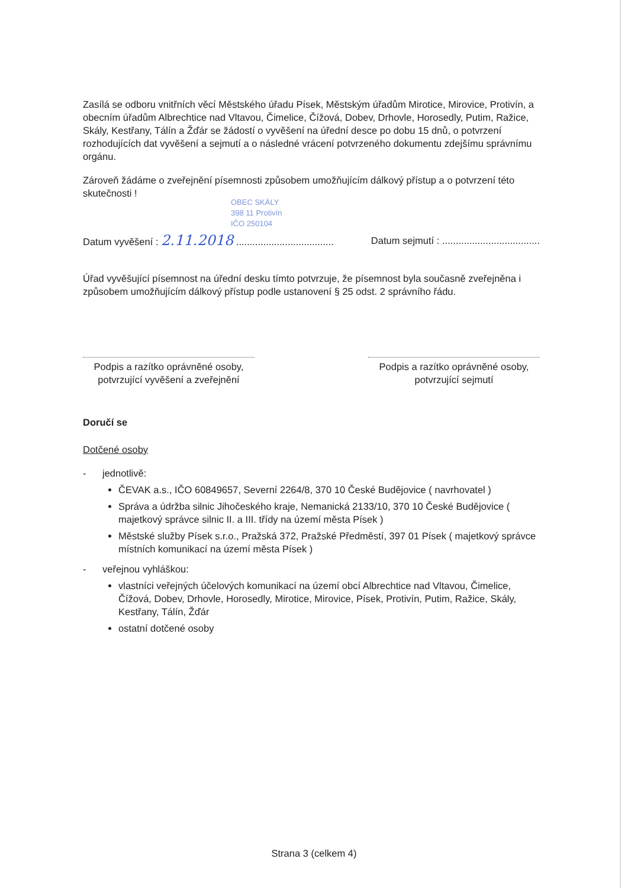Zasílá se odboru vnitřních věcí Městského úřadu Písek, Městským úřadům Mirotice, Mirovice, Protivín, a obecním úřadům Albrechtice nad Vltavou, Čimelice, Čížová, Dobev, Drhovle, Horosedly, Putim, Ražice, Skály, Kestřany, Tálín a Žďár se žádostí o vyvěšení na úřední desce po dobu 15 dnů, o potvrzení rozhodujících dat vyvěšení a sejmutí a o následné vrácení potvrzeného dokumentu zdejšímu správnímu orgánu.
Zároveň žádáme o zveřejnění písemnosti způsobem umožňujícím dálkový přístup a o potvrzení této skutečnosti !
OBEC SKÁLY
398 11 Protivín
IČO 250104
Datum vyvěšení : 2.11.2018 .................................... Datum sejmutí : ....................................
Úřad vyvěšující písemnost na úřední desku tímto potvrzuje, že písemnost byla současně zveřejněna i způsobem umožňujícím dálkový přístup podle ustanovení § 25 odst. 2 správního řádu.
Podpis a razítko oprávněné osoby,
potvrzující vyvěšení a zveřejnění
Podpis a razítko oprávněné osoby,
potvrzující sejmutí
Doručí se
Dotčené osoby
- jednotlivě:
ČEVAK a.s., IČO 60849657, Severní 2264/8, 370 10 České Budějovice ( navrhovatel )
Správa a údržba silnic Jihočeského kraje, Nemanická 2133/10, 370 10 České Budějovice ( majetkový správce silnic II. a III. třídy na území města Písek )
Městské služby Písek s.r.o., Pražská 372, Pražské Předměstí, 397 01 Písek ( majetkový správce místních komunikací na území města Písek )
- veřejnou vyhláškou:
vlastníci veřejných účelových komunikací na území obcí Albrechtice nad Vltavou, Čimelice, Čížová, Dobev, Drhovle, Horosedly, Mirotice, Mirovice, Písek, Protivín, Putim, Ražice, Skály, Kestřany, Tálín, Žďár
ostatní dotčené osoby
Strana 3 (celkem 4)